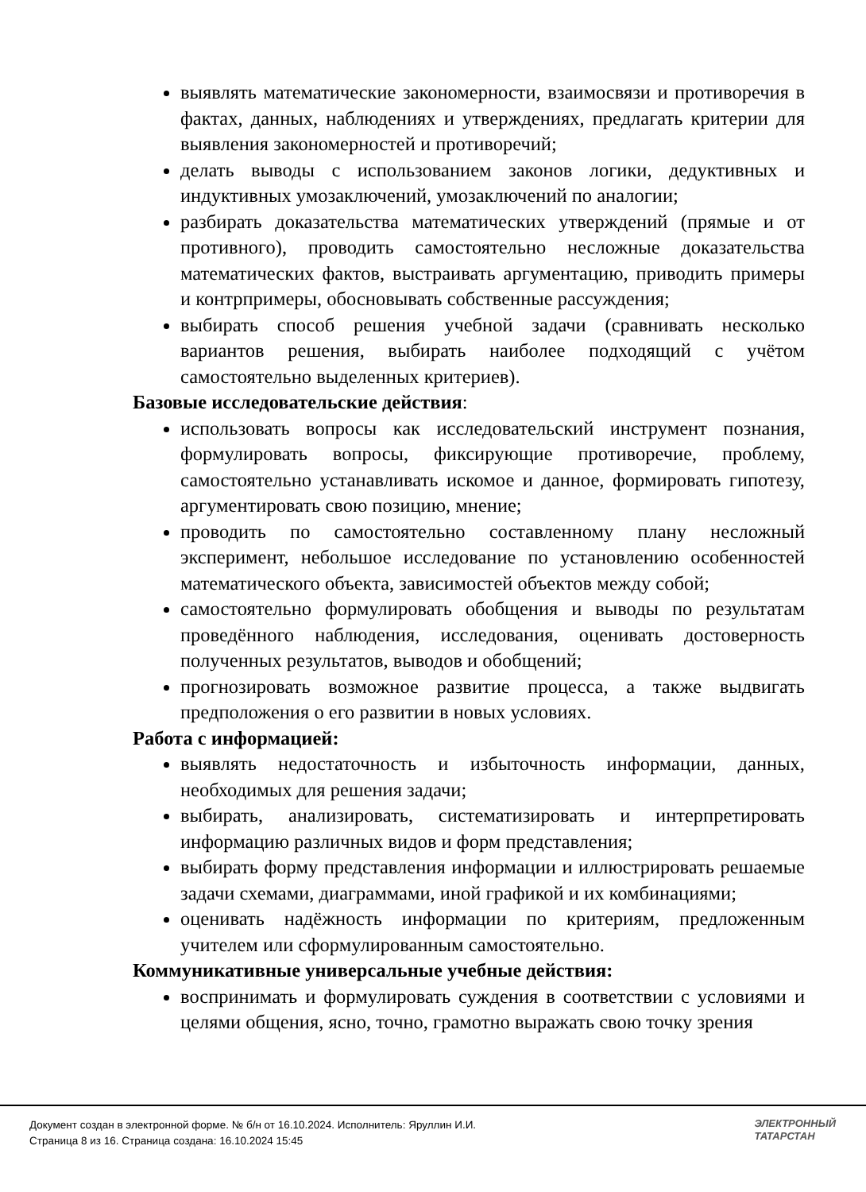выявлять математические закономерности, взаимосвязи и противоречия в фактах, данных, наблюдениях и утверждениях, предлагать критерии для выявления закономерностей и противоречий;
делать выводы с использованием законов логики, дедуктивных и индуктивных умозаключений, умозаключений по аналогии;
разбирать доказательства математических утверждений (прямые и от противного), проводить самостоятельно несложные доказательства математических фактов, выстраивать аргументацию, приводить примеры и контрпримеры, обосновывать собственные рассуждения;
выбирать способ решения учебной задачи (сравнивать несколько вариантов решения, выбирать наиболее подходящий с учётом самостоятельно выделенных критериев).
Базовые исследовательские действия:
использовать вопросы как исследовательский инструмент познания, формулировать вопросы, фиксирующие противоречие, проблему, самостоятельно устанавливать искомое и данное, формировать гипотезу, аргументировать свою позицию, мнение;
проводить по самостоятельно составленному плану несложный эксперимент, небольшое исследование по установлению особенностей математического объекта, зависимостей объектов между собой;
самостоятельно формулировать обобщения и выводы по результатам проведённого наблюдения, исследования, оценивать достоверность полученных результатов, выводов и обобщений;
прогнозировать возможное развитие процесса, а также выдвигать предположения о его развитии в новых условиях.
Работа с информацией:
выявлять недостаточность и избыточность информации, данных, необходимых для решения задачи;
выбирать, анализировать, систематизировать и интерпретировать информацию различных видов и форм представления;
выбирать форму представления информации и иллюстрировать решаемые задачи схемами, диаграммами, иной графикой и их комбинациями;
оценивать надёжность информации по критериям, предложенным учителем или сформулированным самостоятельно.
Коммуникативные универсальные учебные действия:
воспринимать и формулировать суждения в соответствии с условиями и целями общения, ясно, точно, грамотно выражать свою точку зрения
Документ создан в электронной форме. № б/н от 16.10.2024. Исполнитель: Яруллин И.И.
Страница 8 из 16. Страница создана: 16.10.2024 15:45
ЭЛЕКТРОННЫЙ
ТАТАРСТАН